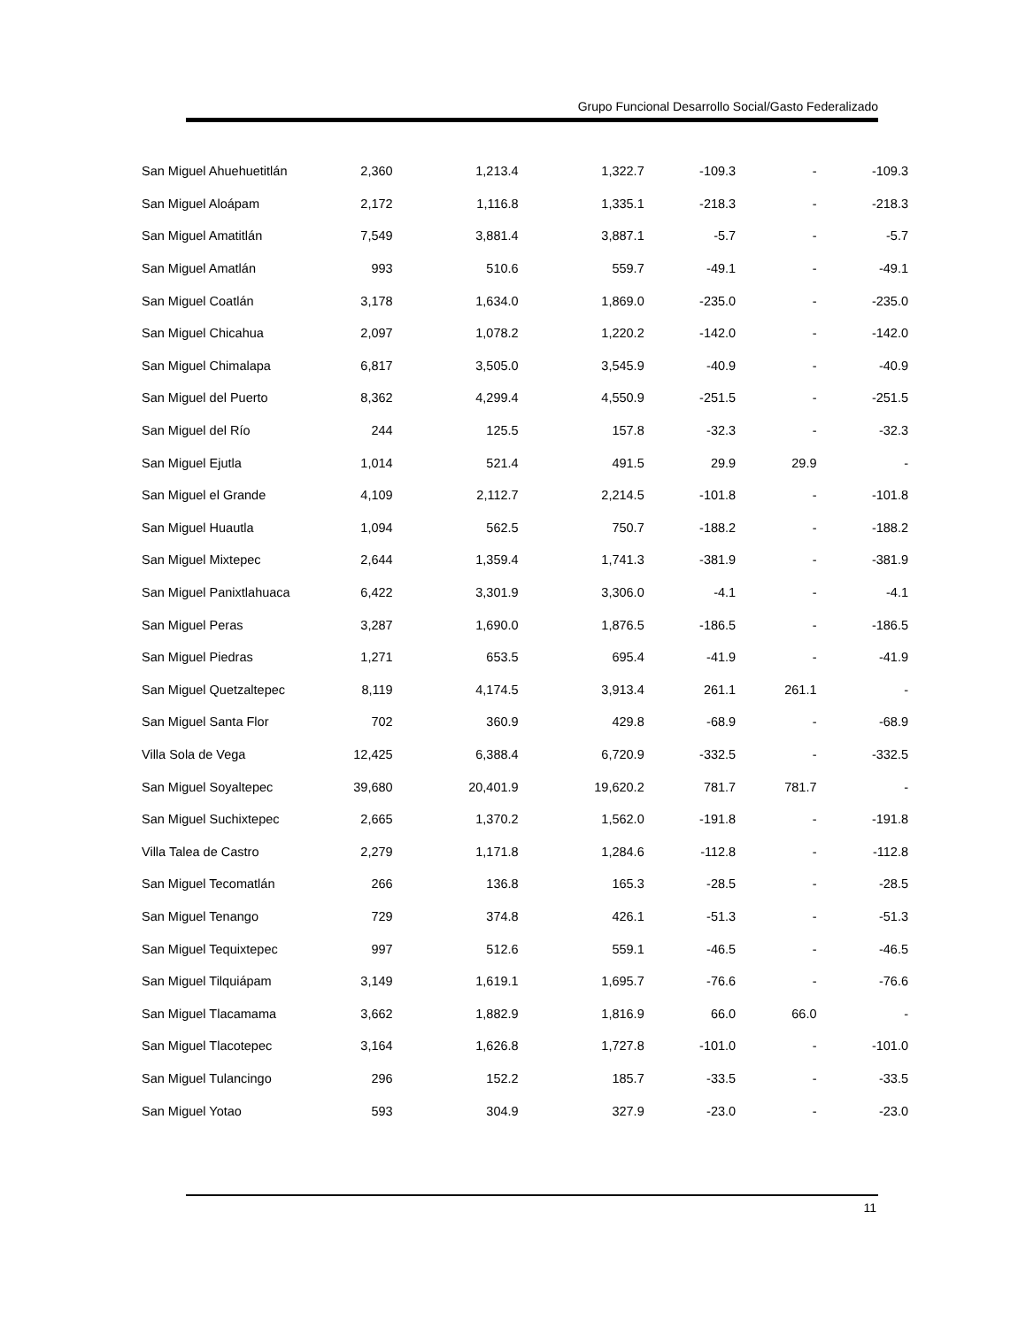Grupo Funcional Desarrollo Social/Gasto Federalizado
| San Miguel Ahuehuetitlán | 2,360 | 1,213.4 | 1,322.7 | -109.3 | - | -109.3 |
| San Miguel Aloápam | 2,172 | 1,116.8 | 1,335.1 | -218.3 | - | -218.3 |
| San Miguel Amatitlán | 7,549 | 3,881.4 | 3,887.1 | -5.7 | - | -5.7 |
| San Miguel Amatlán | 993 | 510.6 | 559.7 | -49.1 | - | -49.1 |
| San Miguel Coatlán | 3,178 | 1,634.0 | 1,869.0 | -235.0 | - | -235.0 |
| San Miguel Chicahua | 2,097 | 1,078.2 | 1,220.2 | -142.0 | - | -142.0 |
| San Miguel Chimalapa | 6,817 | 3,505.0 | 3,545.9 | -40.9 | - | -40.9 |
| San Miguel del Puerto | 8,362 | 4,299.4 | 4,550.9 | -251.5 | - | -251.5 |
| San Miguel del Río | 244 | 125.5 | 157.8 | -32.3 | - | -32.3 |
| San Miguel Ejutla | 1,014 | 521.4 | 491.5 | 29.9 | 29.9 | - |
| San Miguel el Grande | 4,109 | 2,112.7 | 2,214.5 | -101.8 | - | -101.8 |
| San Miguel Huautla | 1,094 | 562.5 | 750.7 | -188.2 | - | -188.2 |
| San Miguel Mixtepec | 2,644 | 1,359.4 | 1,741.3 | -381.9 | - | -381.9 |
| San Miguel Panixtlahuaca | 6,422 | 3,301.9 | 3,306.0 | -4.1 | - | -4.1 |
| San Miguel Peras | 3,287 | 1,690.0 | 1,876.5 | -186.5 | - | -186.5 |
| San Miguel Piedras | 1,271 | 653.5 | 695.4 | -41.9 | - | -41.9 |
| San Miguel Quetzaltepec | 8,119 | 4,174.5 | 3,913.4 | 261.1 | 261.1 | - |
| San Miguel Santa Flor | 702 | 360.9 | 429.8 | -68.9 | - | -68.9 |
| Villa Sola de Vega | 12,425 | 6,388.4 | 6,720.9 | -332.5 | - | -332.5 |
| San Miguel Soyaltepec | 39,680 | 20,401.9 | 19,620.2 | 781.7 | 781.7 | - |
| San Miguel Suchixtepec | 2,665 | 1,370.2 | 1,562.0 | -191.8 | - | -191.8 |
| Villa Talea de Castro | 2,279 | 1,171.8 | 1,284.6 | -112.8 | - | -112.8 |
| San Miguel Tecomatlán | 266 | 136.8 | 165.3 | -28.5 | - | -28.5 |
| San Miguel Tenango | 729 | 374.8 | 426.1 | -51.3 | - | -51.3 |
| San Miguel Tequixtepec | 997 | 512.6 | 559.1 | -46.5 | - | -46.5 |
| San Miguel Tilquiápam | 3,149 | 1,619.1 | 1,695.7 | -76.6 | - | -76.6 |
| San Miguel Tlacamama | 3,662 | 1,882.9 | 1,816.9 | 66.0 | 66.0 | - |
| San Miguel Tlacotepec | 3,164 | 1,626.8 | 1,727.8 | -101.0 | - | -101.0 |
| San Miguel Tulancingo | 296 | 152.2 | 185.7 | -33.5 | - | -33.5 |
| San Miguel Yotao | 593 | 304.9 | 327.9 | -23.0 | - | -23.0 |
11